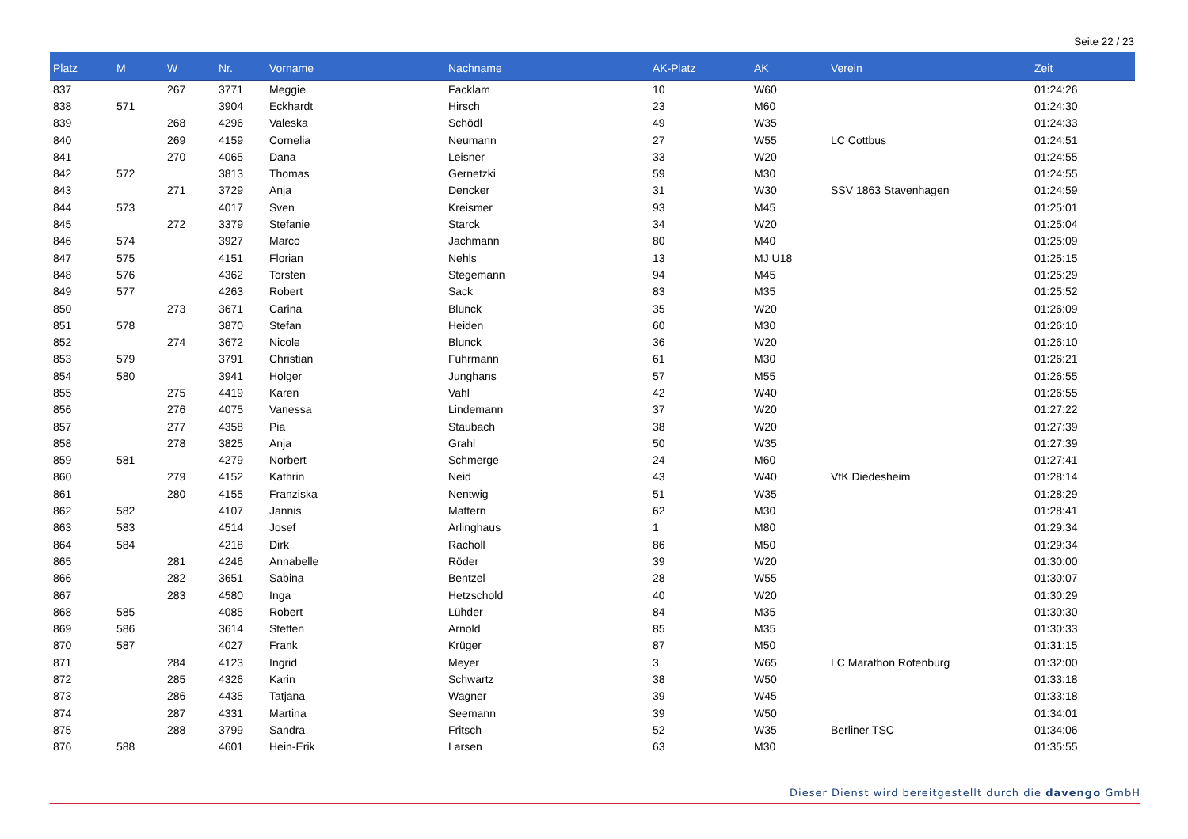Seite 22 / 23
| Platz | M | W | Nr. | Vorname | Nachname | AK-Platz | AK | Verein | Zeit |
| --- | --- | --- | --- | --- | --- | --- | --- | --- | --- |
| 837 | | 267 | 3771 | Meggie | Facklam | 10 | W60 | | 01:24:26 |
| 838 | 571 | | 3904 | Eckhardt | Hirsch | 23 | M60 | | 01:24:30 |
| 839 | | 268 | 4296 | Valeska | Schödl | 49 | W35 | | 01:24:33 |
| 840 | | 269 | 4159 | Cornelia | Neumann | 27 | W55 | LC Cottbus | 01:24:51 |
| 841 | | 270 | 4065 | Dana | Leisner | 33 | W20 | | 01:24:55 |
| 842 | 572 | | 3813 | Thomas | Gernetzki | 59 | M30 | | 01:24:55 |
| 843 | | 271 | 3729 | Anja | Dencker | 31 | W30 | SSV 1863 Stavenhagen | 01:24:59 |
| 844 | 573 | | 4017 | Sven | Kreismer | 93 | M45 | | 01:25:01 |
| 845 | | 272 | 3379 | Stefanie | Starck | 34 | W20 | | 01:25:04 |
| 846 | 574 | | 3927 | Marco | Jachmann | 80 | M40 | | 01:25:09 |
| 847 | 575 | | 4151 | Florian | Nehls | 13 | MJ U18 | | 01:25:15 |
| 848 | 576 | | 4362 | Torsten | Stegemann | 94 | M45 | | 01:25:29 |
| 849 | 577 | | 4263 | Robert | Sack | 83 | M35 | | 01:25:52 |
| 850 | | 273 | 3671 | Carina | Blunck | 35 | W20 | | 01:26:09 |
| 851 | 578 | | 3870 | Stefan | Heiden | 60 | M30 | | 01:26:10 |
| 852 | | 274 | 3672 | Nicole | Blunck | 36 | W20 | | 01:26:10 |
| 853 | 579 | | 3791 | Christian | Fuhrmann | 61 | M30 | | 01:26:21 |
| 854 | 580 | | 3941 | Holger | Junghans | 57 | M55 | | 01:26:55 |
| 855 | | 275 | 4419 | Karen | Vahl | 42 | W40 | | 01:26:55 |
| 856 | | 276 | 4075 | Vanessa | Lindemann | 37 | W20 | | 01:27:22 |
| 857 | | 277 | 4358 | Pia | Staubach | 38 | W20 | | 01:27:39 |
| 858 | | 278 | 3825 | Anja | Grahl | 50 | W35 | | 01:27:39 |
| 859 | 581 | | 4279 | Norbert | Schmerge | 24 | M60 | | 01:27:41 |
| 860 | | 279 | 4152 | Kathrin | Neid | 43 | W40 | VfK Diedesheim | 01:28:14 |
| 861 | | 280 | 4155 | Franziska | Nentwig | 51 | W35 | | 01:28:29 |
| 862 | 582 | | 4107 | Jannis | Mattern | 62 | M30 | | 01:28:41 |
| 863 | 583 | | 4514 | Josef | Arlinghaus | 1 | M80 | | 01:29:34 |
| 864 | 584 | | 4218 | Dirk | Racholl | 86 | M50 | | 01:29:34 |
| 865 | | 281 | 4246 | Annabelle | Röder | 39 | W20 | | 01:30:00 |
| 866 | | 282 | 3651 | Sabina | Bentzel | 28 | W55 | | 01:30:07 |
| 867 | | 283 | 4580 | Inga | Hetzschold | 40 | W20 | | 01:30:29 |
| 868 | 585 | | 4085 | Robert | Lühder | 84 | M35 | | 01:30:30 |
| 869 | 586 | | 3614 | Steffen | Arnold | 85 | M35 | | 01:30:33 |
| 870 | 587 | | 4027 | Frank | Krüger | 87 | M50 | | 01:31:15 |
| 871 | | 284 | 4123 | Ingrid | Meyer | 3 | W65 | LC Marathon Rotenburg | 01:32:00 |
| 872 | | 285 | 4326 | Karin | Schwartz | 38 | W50 | | 01:33:18 |
| 873 | | 286 | 4435 | Tatjana | Wagner | 39 | W45 | | 01:33:18 |
| 874 | | 287 | 4331 | Martina | Seemann | 39 | W50 | | 01:34:01 |
| 875 | | 288 | 3799 | Sandra | Fritsch | 52 | W35 | Berliner TSC | 01:34:06 |
| 876 | 588 | | 4601 | Hein-Erik | Larsen | 63 | M30 | | 01:35:55 |
Dieser Dienst wird bereitgestellt durch die davengo GmbH